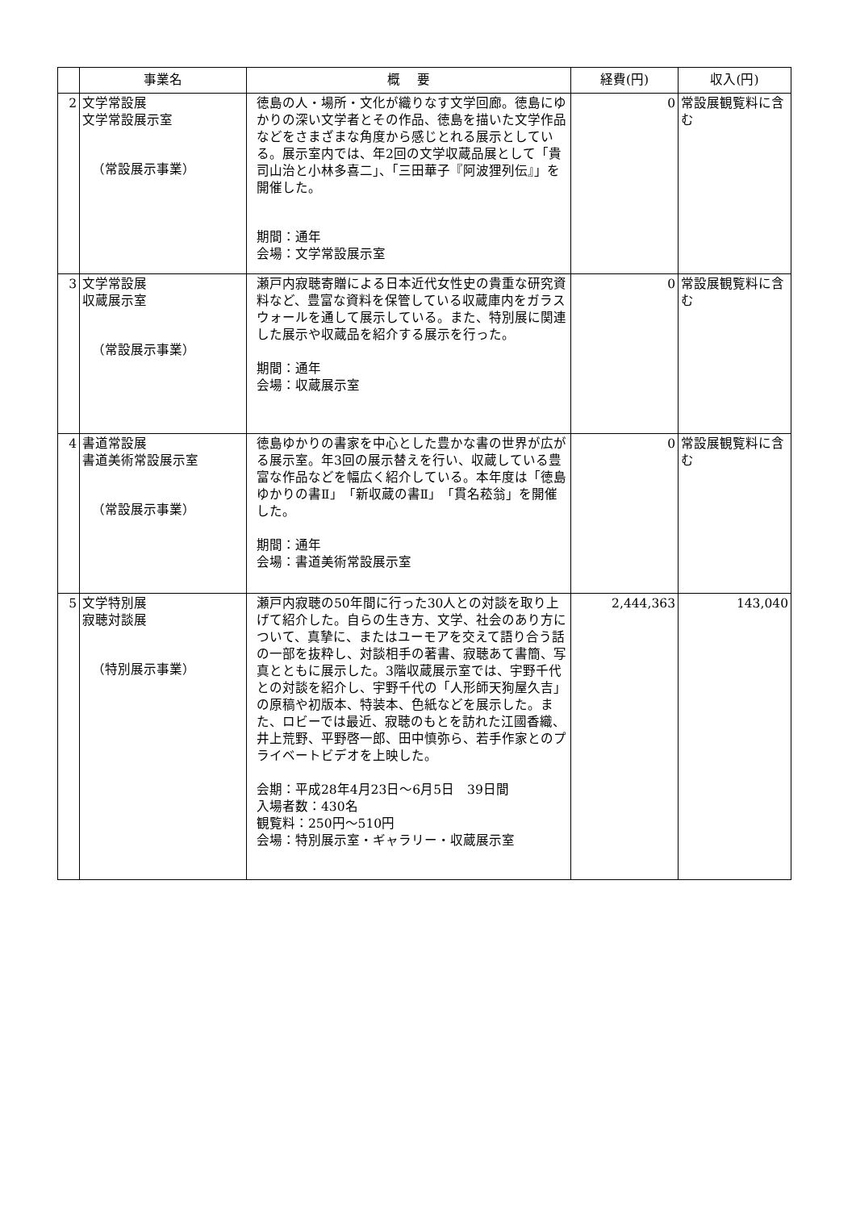| | 事業名 | 概 要 | 経費(円) | 収入(円) |
| --- | --- | --- | --- | --- |
| 2 | 文学常設展 文学常設展示室 （常設展示事業） | 徳島の人・場所・文化が織りなす文学回廊。徳島にゆかりの深い文学者とその作品、徳島を描いた文学作品などをさまざまな角度から感じとれる展示としている。展示室内では、年2回の文学収蔵品展として「貴司山治と小林多喜二」、「三田華子『阿波狸列伝』」を開催した。 期間：通年 会場：文学常設展示室 | 0 | 常設展観覧料に含む |
| 3 | 文学常設展 収蔵展示室 （常設展示事業） | 瀬戸内寂聴寄贈による日本近代女性史の貴重な研究資料など、豊富な資料を保管している収蔵庫内をガラスウォールを通して展示している。また、特別展に関連した展示や収蔵品を紹介する展示を行った。 期間：通年 会場：収蔵展示室 | 0 | 常設展観覧料に含む |
| 4 | 書道常設展 書道美術常設展示室 （常設展示事業） | 徳島ゆかりの書家を中心とした豊かな書の世界が広がる展示室。年3回の展示替えを行い、収蔵している豊富な作品などを幅広く紹介している。本年度は「徳島ゆかりの書Ⅱ」「新収蔵の書Ⅱ」「貫名菘翁」を開催した。 期間：通年 会場：書道美術常設展示室 | 0 | 常設展観覧料に含む |
| 5 | 文学特別展 寂聴対談展 （特別展示事業） | 瀬戸内寂聴の50年間に行った30人との対談を取り上げて紹介した。自らの生き方、文学、社会のあり方について、真摯に、またはユーモアを交えて語り合う話の一部を抜粋し、対談相手の著書、寂聴あて書簡、写真とともに展示した。3階収蔵展示室では、宇野千代との対談を紹介し、宇野千代の「人形師天狗屋久吉」の原稿や初版本、特装本、色紙などを展示した。また、ロビーでは最近、寂聴のもとを訪れた江國香織、井上荒野、平野啓一郎、田中慎弥ら、若手作家とのプライベートビデオを上映した。 会期：平成28年4月23日～6月5日 39日間 入場者数：430名 観覧料：250円～510円 会場：特別展示室・ギャラリー・収蔵展示室 | 2,444,363 | 143,040 |